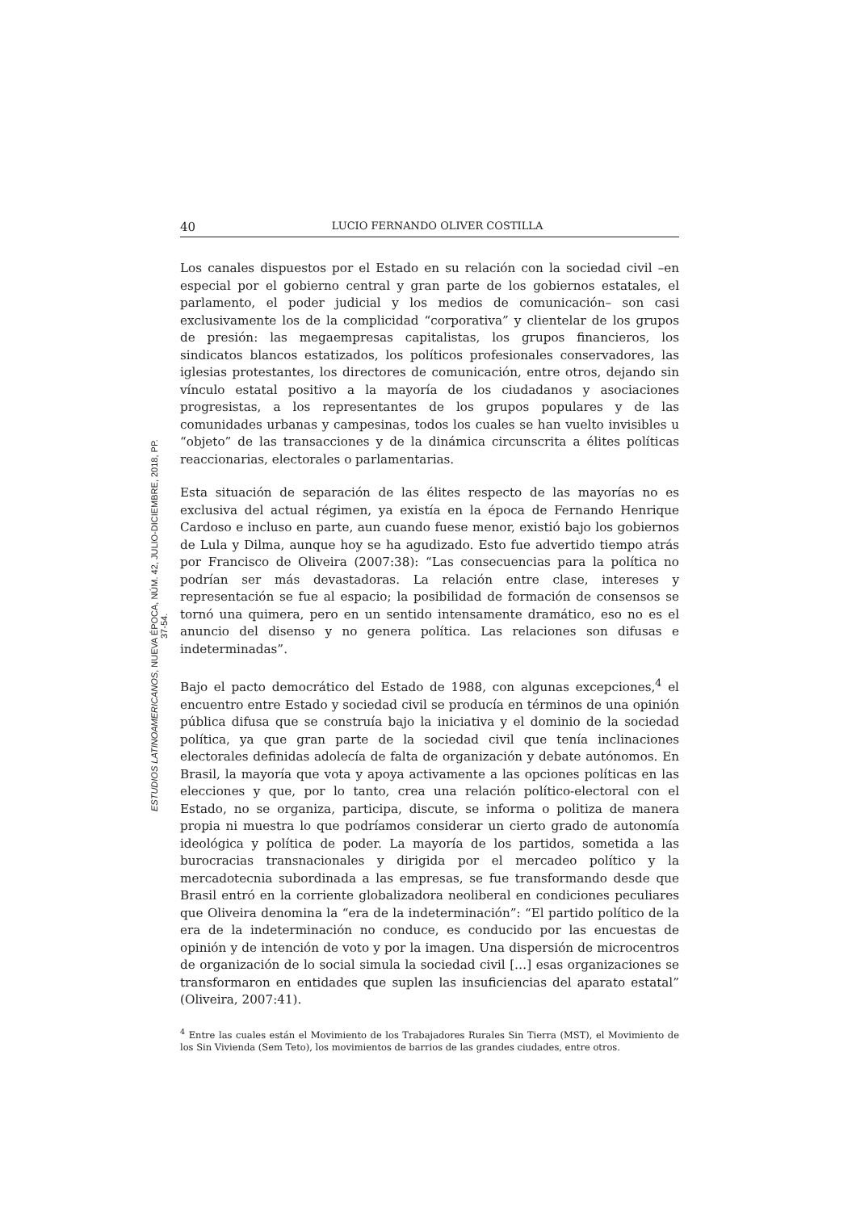40 LUCIO FERNANDO OLIVER COSTILLA
Los canales dispuestos por el Estado en su relación con la sociedad civil –en especial por el gobierno central y gran parte de los gobiernos estatales, el parlamento, el poder judicial y los medios de comunicación– son casi exclusivamente los de la complicidad “corporativa” y clientelar de los grupos de presión: las megaempresas capitalistas, los grupos financieros, los sindicatos blancos estatizados, los políticos profesionales conservadores, las iglesias protestantes, los directores de comunicación, entre otros, dejando sin vínculo estatal positivo a la mayoría de los ciudadanos y asociaciones progresistas, a los representantes de los grupos populares y de las comunidades urbanas y campesinas, todos los cuales se han vuelto invisibles u “objeto” de las transacciones y de la dinámica circunscrita a élites políticas reaccionarias, electorales o parlamentarias.
Esta situación de separación de las élites respecto de las mayorías no es exclusiva del actual régimen, ya existía en la época de Fernando Henrique Cardoso e incluso en parte, aun cuando fuese menor, existió bajo los gobiernos de Lula y Dilma, aunque hoy se ha agudizado. Esto fue advertido tiempo atrás por Francisco de Oliveira (2007:38): “Las consecuencias para la política no podrían ser más devastadoras. La relación entre clase, intereses y representación se fue al espacio; la posibilidad de formación de consensos se tornó una quimera, pero en un sentido intensamente dramático, eso no es el anuncio del disenso y no genera política. Las relaciones son difusas e indeterminadas”.
Bajo el pacto democrático del Estado de 1988, con algunas excepciones,<sup>4</sup> el encuentro entre Estado y sociedad civil se producía en términos de una opinión pública difusa que se construía bajo la iniciativa y el dominio de la sociedad política, ya que gran parte de la sociedad civil que tenía inclinaciones electorales definidas adolecía de falta de organización y debate autónomos. En Brasil, la mayoría que vota y apoya activamente a las opciones políticas en las elecciones y que, por lo tanto, crea una relación político-electoral con el Estado, no se organiza, participa, discute, se informa o politiza de manera propia ni muestra lo que podríamos considerar un cierto grado de autonomía ideológica y política de poder. La mayoría de los partidos, sometida a las burocracias transnacionales y dirigida por el mercadeo político y la mercadotecnia subordinada a las empresas, se fue transformando desde que Brasil entró en la corriente globalizadora neoliberal en condiciones peculiares que Oliveira denomina la “era de la indeterminación”: “El partido político de la era de la indeterminación no conduce, es conducido por las encuestas de opinión y de intención de voto y por la imagen. Una dispersión de microcentros de organización de lo social simula la sociedad civil […] esas organizaciones se transformaron en entidades que suplen las insuficiencias del aparato estatal” (Oliveira, 2007:41).
<sup>4</sup> Entre las cuales están el Movimiento de los Trabajadores Rurales Sin Tierra (MST), el Movimiento de los Sin Vivienda (Sem Teto), los movimientos de barrios de las grandes ciudades, entre otros.
ESTUDIOS LATINOAMERICANOS, NUEVA ÉPOCA, NÚM. 42, JULIO-DICIEMBRE, 2018, PP. 37-54.